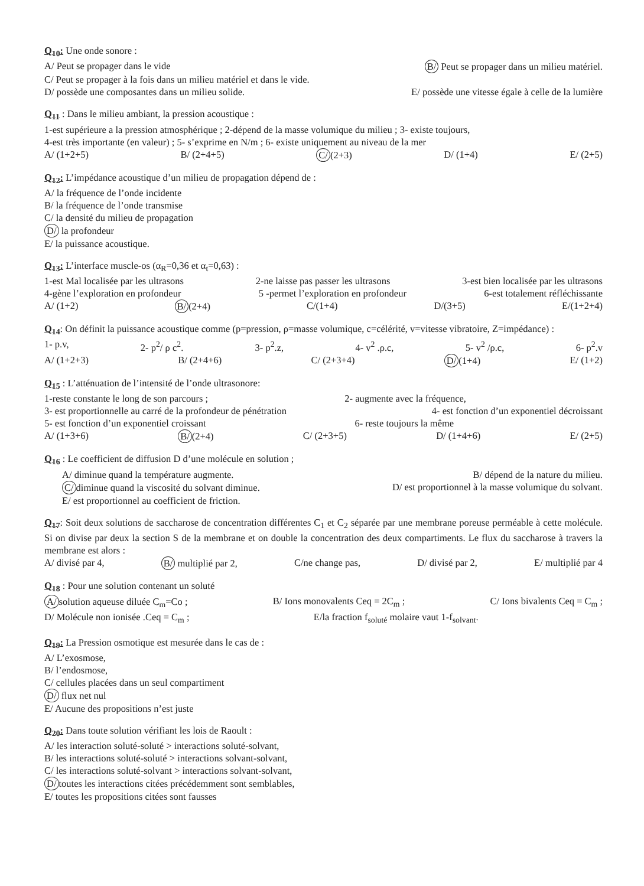Q<sub>10</sub>: Une onde sonore :
A/ Peut se propager dans le vide B/ Peut se propager dans un milieu matériel.
C/ Peut se propager à la fois dans un milieu matériel et dans le vide.
D/ possède une composantes dans un milieu solide. E/ possède une vitesse égale à celle de la lumière
Q<sub>11</sub> : Dans le milieu ambiant, la pression acoustique :
1-est supérieure a la pression atmosphérique ; 2-dépend de la masse volumique du milieu ; 3- existe toujours,
4-est très importante (en valeur) ; 5- s’exprime en N/m ; 6- existe uniquement au niveau de la mer
A/ (1+2+5) B/ (2+4+5) C/ (2+3) D/ (1+4) E/ (2+5)
Q<sub>12</sub>: L’impédance acoustique d’un milieu de propagation dépend de :
A/ la fréquence de l’onde incidente
B/ la fréquence de l’onde transmise
C/ la densité du milieu de propagation
D/ la profondeur
E/ la puissance acoustique.
Q<sub>13</sub>: L’interface muscle-os (α<sub>R</sub>=0,36 et α<sub>t</sub>=0,63) :
1-est Mal localisée par les ultrasons 2-ne laisse pas passer les ultrasons 3-est bien localisée par les ultrasons
4-gène l’exploration en profondeur 5 -permet l’exploration en profondeur 6-est totalement réfléchissante
A/ (1+2) B/ (2+4) C/(1+4) D/(3+5) E/(1+2+4)
Q<sub>14</sub>: On définit la puissance acoustique comme (p=pression, ρ=masse volumique, c=célérité, v=vitesse vibratoire, Z=impédance) :
1- p.v, 2- p<sup>2</sup>/ ρ c<sup>2</sup>. 3- p<sup>2</sup>.z, 4- v<sup>2</sup> .ρ.c, 5- v<sup>2</sup> /ρ.c, 6- p<sup>2</sup>.v
A/ (1+2+3) B/ (2+4+6) C/ (2+3+4) D/ (1+4) E/ (1+2)
Q<sub>15</sub> : L’atténuation de l’intensité de l’onde ultrasonore:
1-reste constante le long de son parcours ; 2- augmente avec la fréquence,
3- est proportionnelle au carré de la profondeur de pénétration 4- est fonction d’un exponentiel décroissant
5- est fonction d’un exponentiel croissant 6- reste toujours la même
A/ (1+3+6) B/ (2+4) C/ (2+3+5) D/ (1+4+6) E/ (2+5)
Q<sub>16</sub> : Le coefficient de diffusion D d’une molécule en solution ;
A/ diminue quand la température augmente. B/ dépend de la nature du milieu.
C/ diminue quand la viscosité du solvant diminue. D/ est proportionnel à la masse volumique du solvant.
E/ est proportionnel au coefficient de friction.
Q<sub>17</sub>: Soit deux solutions de saccharose de concentration différentes C<sub>1</sub> et C<sub>2</sub> séparée par une membrane poreuse perméable à cette molécule. Si on divise par deux la section S de la membrane et on double la concentration des deux compartiments. Le flux du saccharose à travers la membrane est alors :
A/ divisé par 4, B/ multiplié par 2, C/ne change pas, D/ divisé par 2, E/ multiplié par 4
Q<sub>18</sub> : Pour une solution contenant un soluté
A/ solution aqueuse diluée C<sub>m</sub>=Co ; B/ Ions monovalents Ceq = 2C<sub>m</sub> ; C/ Ions bivalents Ceq = C<sub>m</sub> ;
D/ Molécule non ionisée .Ceq = C<sub>m</sub> ; E/la fraction f<sub>soluté</sub> molaire vaut 1-f<sub>solvant</sub>.
Q<sub>19</sub>: La Pression osmotique est mesurée dans le cas de :
A/ L’exosmose,
B/ l’endosmose,
C/ cellules placées dans un seul compartiment
D/ flux net nul
E/ Aucune des propositions n’est juste
Q<sub>20</sub>: Dans toute solution vérifiant les lois de Raoult :
A/ les interaction soluté-soluté > interactions soluté-solvant,
B/ les interactions soluté-soluté > interactions solvant-solvant,
C/ les interactions soluté-solvant > interactions solvant-solvant,
D/ toutes les interactions citées précédemment sont semblables,
E/ toutes les propositions citées sont fausses